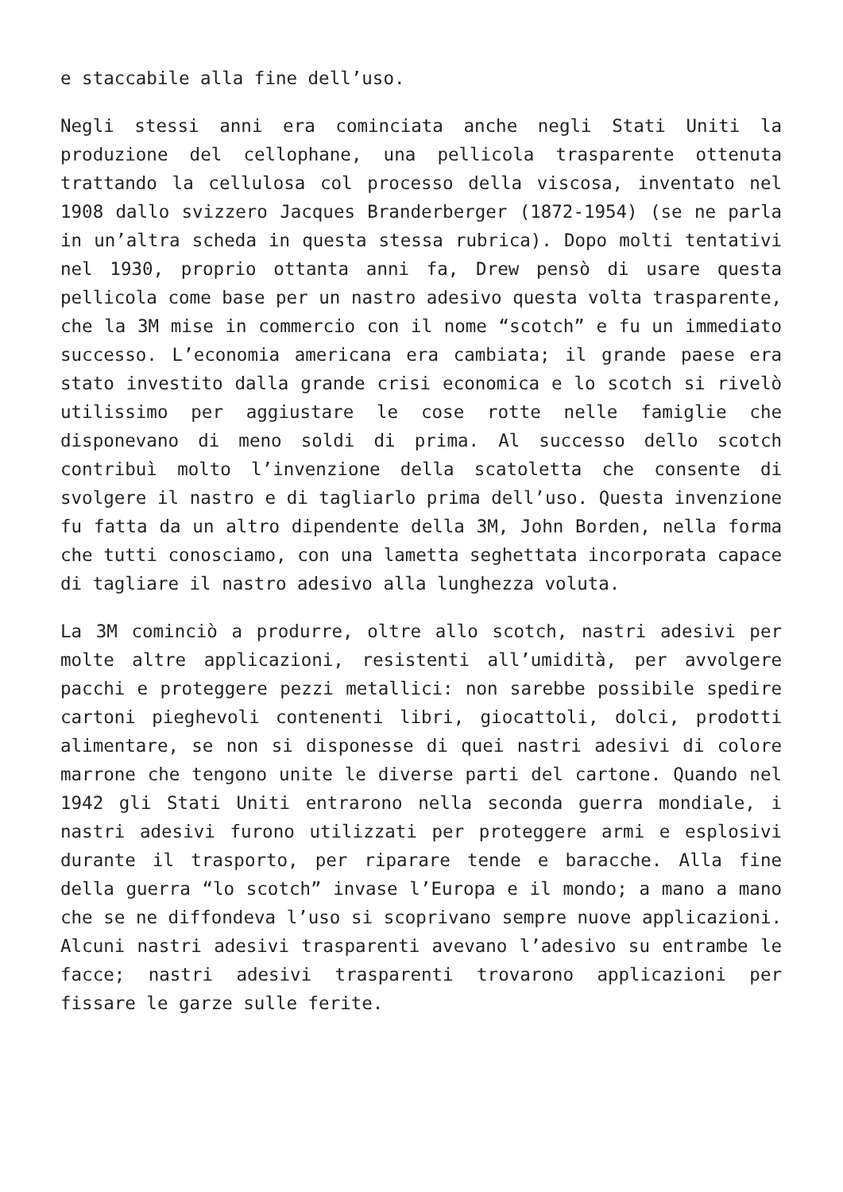e staccabile alla fine dell’uso.
Negli stessi anni era cominciata anche negli Stati Uniti la produzione del cellophane, una pellicola trasparente ottenuta trattando la cellulosa col processo della viscosa, inventato nel 1908 dallo svizzero Jacques Branderberger (1872-1954) (se ne parla in un’altra scheda in questa stessa rubrica). Dopo molti tentativi nel 1930, proprio ottanta anni fa, Drew pensò di usare questa pellicola come base per un nastro adesivo questa volta trasparente, che la 3M mise in commercio con il nome “scotch” e fu un immediato successo. L’economia americana era cambiata; il grande paese era stato investito dalla grande crisi economica e lo scotch si rivelò utilissimo per aggiustare le cose rotte nelle famiglie che disponevano di meno soldi di prima. Al successo dello scotch contribuì molto l’invenzione della scatoletta che consente di svolgere il nastro e di tagliarlo prima dell’uso. Questa invenzione fu fatta da un altro dipendente della 3M, John Borden, nella forma che tutti conosciamo, con una lametta seghettata incorporata capace di tagliare il nastro adesivo alla lunghezza voluta.
La 3M cominciò a produrre, oltre allo scotch, nastri adesivi per molte altre applicazioni, resistenti all’umidità, per avvolgere pacchi e proteggere pezzi metallici: non sarebbe possibile spedire cartoni pieghevoli contenenti libri, giocattoli, dolci, prodotti alimentare, se non si disponesse di quei nastri adesivi di colore marrone che tengono unite le diverse parti del cartone. Quando nel 1942 gli Stati Uniti entrarono nella seconda guerra mondiale, i nastri adesivi furono utilizzati per proteggere armi e esplosivi durante il trasporto, per riparare tende e baracche. Alla fine della guerra “lo scotch” invase l’Europa e il mondo; a mano a mano che se ne diffondeva l’uso si scoprivano sempre nuove applicazioni. Alcuni nastri adesivi trasparenti avevano l’adesivo su entrambe le facce; nastri adesivi trasparenti trovarono applicazioni per fissare le garze sulle ferite.